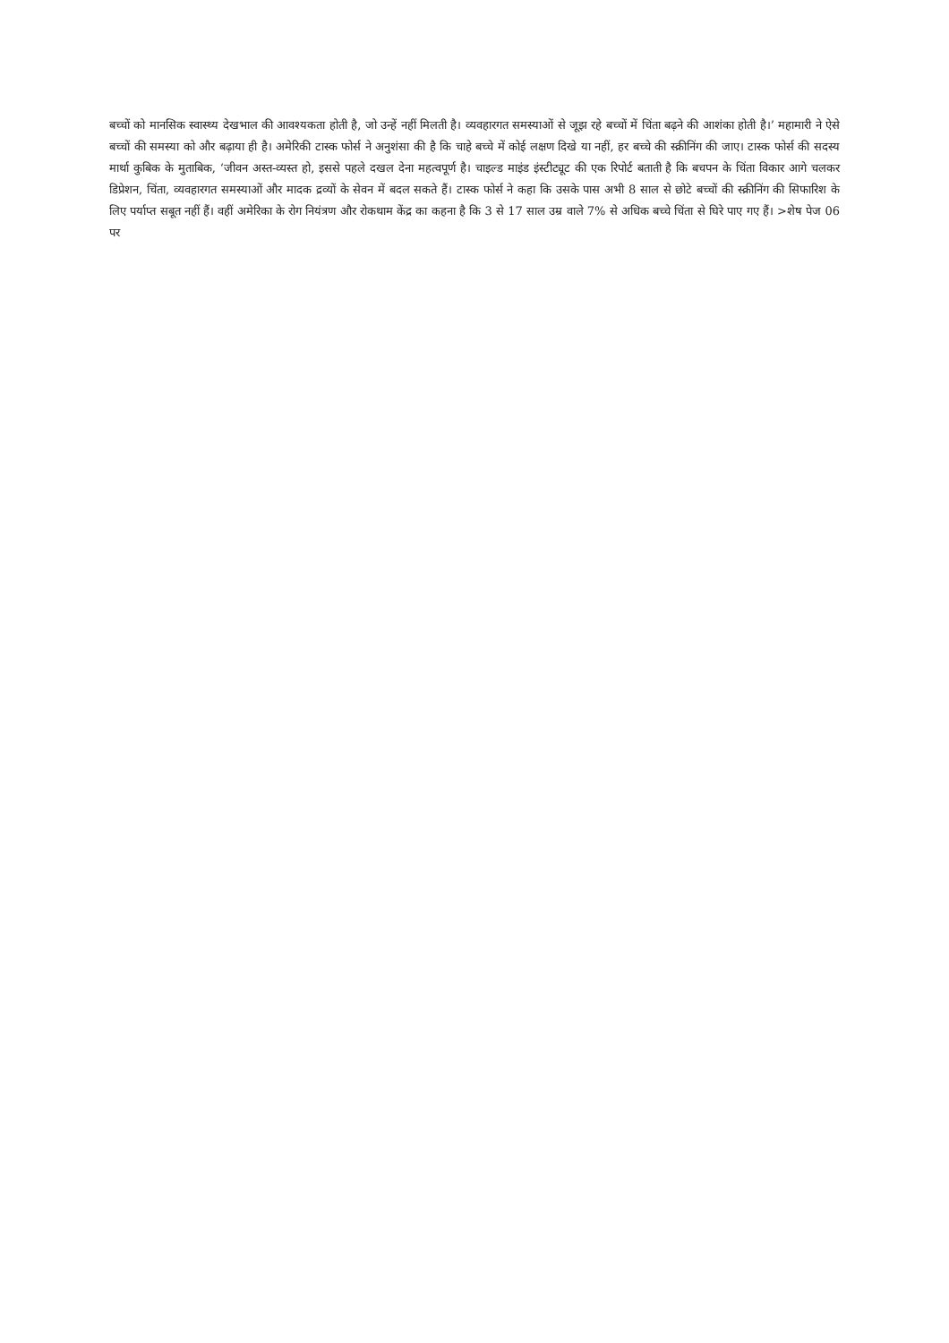बच्चों को मानसिक स्वास्थ्य देखभाल की आवश्यकता होती है, जो उन्हें नहीं मिलती है। व्यवहारगत समस्याओं से जूझ रहे बच्चों में चिंता बढ़ने की आशंका होती है।’ महामारी ने ऐसे बच्चों की समस्या को और बढ़ाया ही है। अमेरिकी टास्क फोर्स ने अनुशंसा की है कि चाहे बच्चे में कोई लक्षण दिखे या नहीं, हर बच्चे की स्क्रीनिंग की जाए। टास्क फोर्स की सदस्य मार्था कुबिक के मुताबिक, ‘जीवन अस्त-व्यस्त हो, इससे पहले दखल देना महत्वपूर्ण है। चाइल्ड माइंड इंस्टीट्यूट की एक रिपोर्ट बताती है कि बचपन के चिंता विकार आगे चलकर डिप्रेशन, चिंता, व्यवहारगत समस्याओं और मादक द्रव्यों के सेवन में बदल सकते हैं। टास्क फोर्स ने कहा कि उसके पास अभी 8 साल से छोटे बच्चों की स्क्रीनिंग की सिफारिश के लिए पर्याप्त सबूत नहीं हैं। वहीं अमेरिका के रोग नियंत्रण और रोकथाम केंद्र का कहना है कि 3 से 17 साल उम्र वाले 7% से अधिक बच्चे चिंता से घिरे पाए गए हैं। >शेष पेज 06 पर